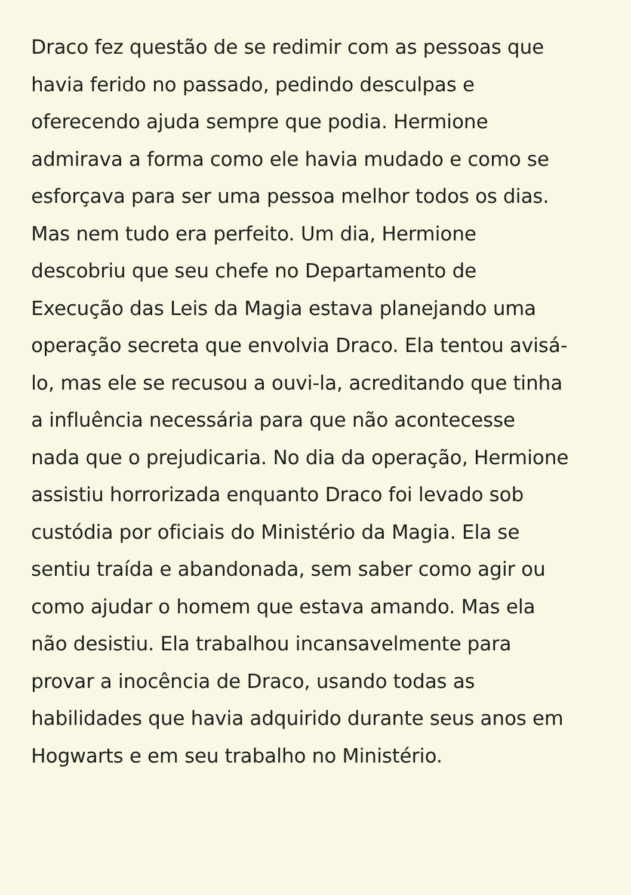Draco fez questão de se redimir com as pessoas que
havia ferido no passado, pedindo desculpas e
oferecendo ajuda sempre que podia. Hermione
admirava a forma como ele havia mudado e como se
esforçava para ser uma pessoa melhor todos os dias.
Mas nem tudo era perfeito. Um dia, Hermione
descobriu que seu chefe no Departamento de
Execução das Leis da Magia estava planejando uma
operação secreta que envolvia Draco. Ela tentou avisá-
lo, mas ele se recusou a ouvi-la, acreditando que tinha
a influência necessária para que não acontecesse
nada que o prejudicaria. No dia da operação, Hermione
assistiu horrorizada enquanto Draco foi levado sob
custódia por oficiais do Ministério da Magia. Ela se
sentiu traída e abandonada, sem saber como agir ou
como ajudar o homem que estava amando. Mas ela
não desistiu. Ela trabalhou incansavelmente para
provar a inocência de Draco, usando todas as
habilidades que havia adquirido durante seus anos em
Hogwarts e em seu trabalho no Ministério.